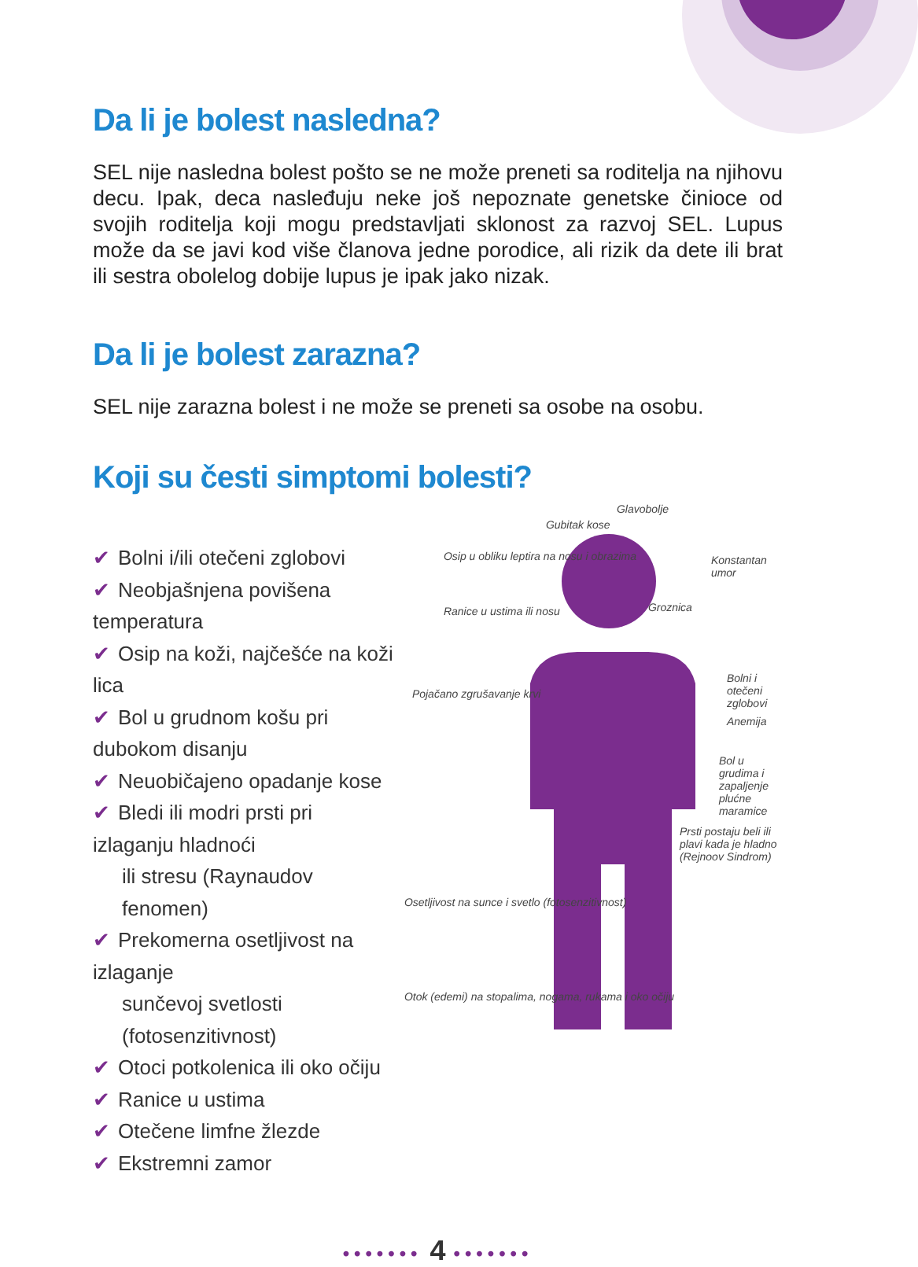Da li je bolest nasledna?
SEL nije nasledna bolest pošto se ne može preneti sa roditelja na njihovu decu. Ipak, deca nasleđuju neke još nepoznate genetske činioce od svojih roditelja koji mogu predstavljati sklonost za razvoj SEL. Lupus može da se javi kod više članova jedne porodice, ali rizik da dete ili brat ili sestra obolelog dobije lupus je ipak jako nizak.
Da li je bolest zarazna?
SEL nije zarazna bolest i ne može se preneti sa osobe na osobu.
Koji su česti simptomi bolesti?
✔ Bolni i/ili otečeni zglobovi
✔ Neobjašnjena povišena temperatura
✔ Osip na koži, najčešće na koži lica
✔ Bol u grudnom košu pri dubokom disanju
✔ Neuobičajeno opadanje kose
✔ Bledi ili modri prsti pri izlaganju hladnoći
ili stresu (Raynaudov fenomen)
✔ Prekomerna osetljivost na izlaganje
sunčevoj svetlosti (fotosenzitivnost)
✔ Otoci potkolenica ili oko očiju
✔ Ranice u ustima
✔ Otečene limfne žlezde
✔ Ekstremni zamor
Gubitak kose
Glavobolje
Konstantan umor Osip u obliku leptira na nosu i obrazima
Groznica Ranice u ustima ili nosu
Bolni i otečeni zglobovi
Pojačano zgrušavanje krvi
Anemija
Bol u grudima i zapaljenje plućne maramice
Prsti postaju beli ili plavi kada je hladno (Rejnoov Sindrom)
Osetljivost na sunce i svetlo (fotosenzitivnost)
Otok (edemi) na stopalima, nogama, rukama i oko očiju
••••••• 4 •••••••